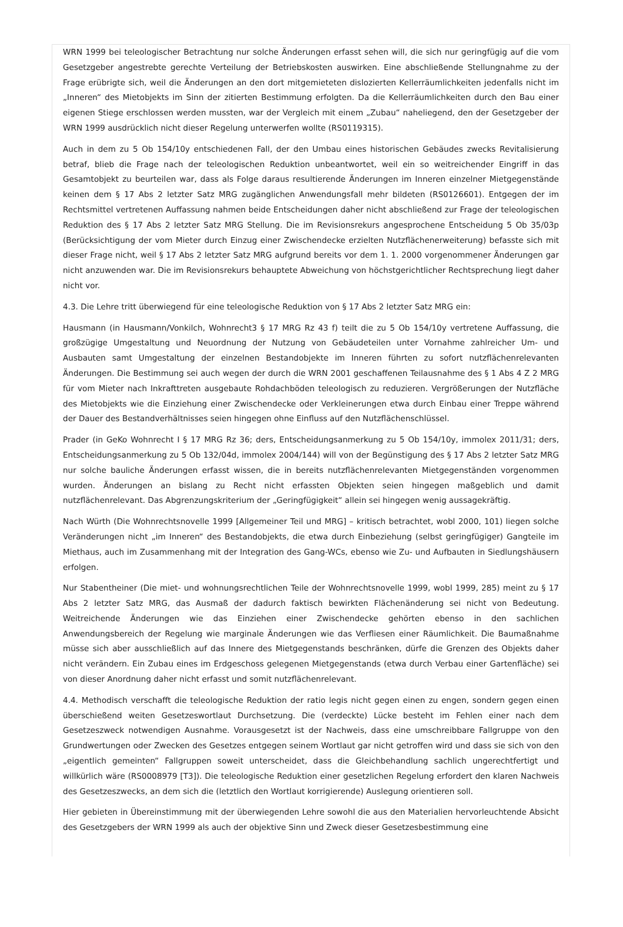WRN 1999 bei teleologischer Betrachtung nur solche Änderungen erfasst sehen will, die sich nur geringfügig auf die vom Gesetzgeber angestrebte gerechte Verteilung der Betriebskosten auswirken. Eine abschließende Stellungnahme zu der Frage erübrigte sich, weil die Änderungen an den dort mitgemieteten dislozierten Kellerräumlichkeiten jedenfalls nicht im „Inneren“ des Mietobjekts im Sinn der zitierten Bestimmung erfolgten. Da die Kellerräumlichkeiten durch den Bau einer eigenen Stiege erschlossen werden mussten, war der Vergleich mit einem „Zubau“ naheliegend, den der Gesetzgeber der WRN 1999 ausdrücklich nicht dieser Regelung unterwerfen wollte (RS0119315).
Auch in dem zu 5 Ob 154/10y entschiedenen Fall, der den Umbau eines historischen Gebäudes zwecks Revitalisierung betraf, blieb die Frage nach der teleologischen Reduktion unbeantwortet, weil ein so weitreichender Eingriff in das Gesamtobjekt zu beurteilen war, dass als Folge daraus resultierende Änderungen im Inneren einzelner Mietgegenstände keinen dem § 17 Abs 2 letzter Satz MRG zugänglichen Anwendungsfall mehr bildeten (RS0126601). Entgegen der im Rechtsmittel vertretenen Auffassung nahmen beide Entscheidungen daher nicht abschließend zur Frage der teleologischen Reduktion des § 17 Abs 2 letzter Satz MRG Stellung. Die im Revisionsrekurs angesprochene Entscheidung 5 Ob 35/03p (Berücksichtigung der vom Mieter durch Einzug einer Zwischendecke erzielten Nutzflächenerweiterung) befasste sich mit dieser Frage nicht, weil § 17 Abs 2 letzter Satz MRG aufgrund bereits vor dem 1. 1. 2000 vorgenommener Änderungen gar nicht anzuwenden war. Die im Revisionsrekurs behauptete Abweichung von höchstgerichtlicher Rechtsprechung liegt daher nicht vor.
4.3. Die Lehre tritt überwiegend für eine teleologische Reduktion von § 17 Abs 2 letzter Satz MRG ein:
Hausmann (in Hausmann/Vonkilch, Wohnrecht3 § 17 MRG Rz 43 f) teilt die zu 5 Ob 154/10y vertretene Auffassung, die großzügige Umgestaltung und Neuordnung der Nutzung von Gebäudeteilen unter Vornahme zahlreicher Um- und Ausbauten samt Umgestaltung der einzelnen Bestandobjekte im Inneren führten zu sofort nutzflächenrelevanten Änderungen. Die Bestimmung sei auch wegen der durch die WRN 2001 geschaffenen Teilausnahme des § 1 Abs 4 Z 2 MRG für vom Mieter nach Inkrafttreten ausgebaute Rohdachböden teleologisch zu reduzieren. Vergrößerungen der Nutzfläche des Mietobjekts wie die Einziehung einer Zwischendecke oder Verkleinerungen etwa durch Einbau einer Treppe während der Dauer des Bestandverhältnisses seien hingegen ohne Einfluss auf den Nutzflächenschlüssel.
Prader (in GeKo Wohnrecht I § 17 MRG Rz 36; ders, Entscheidungsanmerkung zu 5 Ob 154/10y, immolex 2011/31; ders, Entscheidungsanmerkung zu 5 Ob 132/04d, immolex 2004/144) will von der Begünstigung des § 17 Abs 2 letzter Satz MRG nur solche bauliche Änderungen erfasst wissen, die in bereits nutzflächenrelevanten Mietgegenständen vorgenommen wurden. Änderungen an bislang zu Recht nicht erfassten Objekten seien hingegen maßgeblich und damit nutzflächenrelevant. Das Abgrenzungskriterium der „Geringfügigkeit“ allein sei hingegen wenig aussagekräftig.
Nach Würth (Die Wohnrechtsnovelle 1999 [Allgemeiner Teil und MRG] – kritisch betrachtet, wobl 2000, 101) liegen solche Veränderungen nicht „im Inneren“ des Bestandobjekts, die etwa durch Einbeziehung (selbst geringfügiger) Gangteile im Miethaus, auch im Zusammenhang mit der Integration des Gang-WCs, ebenso wie Zu- und Aufbauten in Siedlungshäusern erfolgen.
Nur Stabentheiner (Die miet- und wohnungsrechtlichen Teile der Wohnrechtsnovelle 1999, wobl 1999, 285) meint zu § 17 Abs 2 letzter Satz MRG, das Ausmaß der dadurch faktisch bewirkten Flächenänderung sei nicht von Bedeutung. Weitreichende Änderungen wie das Einziehen einer Zwischendecke gehörten ebenso in den sachlichen Anwendungsbereich der Regelung wie marginale Änderungen wie das Verfliesen einer Räumlichkeit. Die Baumaßnahme müsse sich aber ausschließlich auf das Innere des Mietgegenstands beschränken, dürfe die Grenzen des Objekts daher nicht verändern. Ein Zubau eines im Erdgeschoss gelegenen Mietgegenstands (etwa durch Verbau einer Gartenfläche) sei von dieser Anordnung daher nicht erfasst und somit nutzflächenrelevant.
4.4. Methodisch verschafft die teleologische Reduktion der ratio legis nicht gegen einen zu engen, sondern gegen einen überschießend weiten Gesetzeswortlaut Durchsetzung. Die (verdeckte) Lücke besteht im Fehlen einer nach dem Gesetzeszweck notwendigen Ausnahme. Vorausgesetzt ist der Nachweis, dass eine umschreibbare Fallgruppe von den Grundwertungen oder Zwecken des Gesetzes entgegen seinem Wortlaut gar nicht getroffen wird und dass sie sich von den „eigentlich gemeinten“ Fallgruppen soweit unterscheidet, dass die Gleichbehandlung sachlich ungerechtfertigt und willkürlich wäre (RS0008979 [T3]). Die teleologische Reduktion einer gesetzlichen Regelung erfordert den klaren Nachweis des Gesetzeszwecks, an dem sich die (letztlich den Wortlaut korrigierende) Auslegung orientieren soll.
Hier gebieten in Übereinstimmung mit der überwiegenden Lehre sowohl die aus den Materialien hervorleuchtende Absicht des Gesetzgebers der WRN 1999 als auch der objektive Sinn und Zweck dieser Gesetzesbestimmung eine